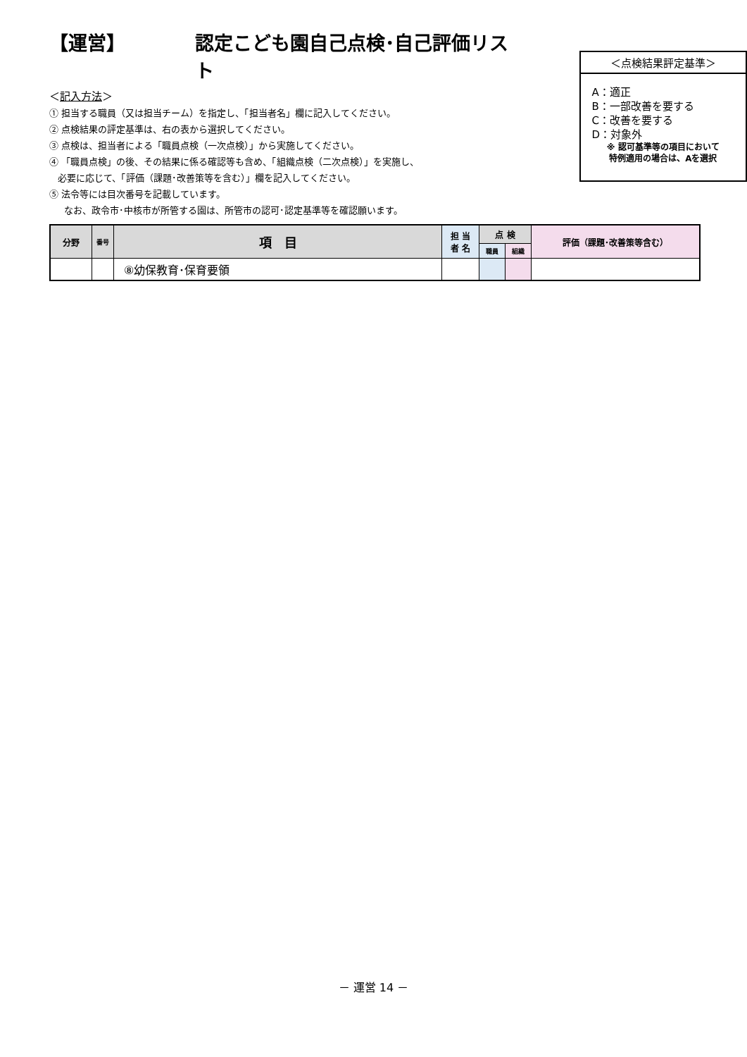【運営】 認定こども園自己点検･自己評価リスト
＜記入方法＞
① 担当する職員（又は担当チーム）を指定し、「担当者名」欄に記入してください。
② 点検結果の評定基準は、右の表から選択してください。
③ 点検は、担当者による「職員点検（一次点検）」から実施してください。
④ 「職員点検」の後、その結果に係る確認等も含め、「組織点検（二次点検）」を実施し、
必要に応じて、「評価（課題･改善策等を含む）」欄を記入してください。
⑤ 法令等には目次番号を記載しています。
なお、政令市･中核市が所管する園は、所管市の認可･認定基準等を確認願います。
＜点検結果評定基準＞
A：適正
B：一部改善を要する
C：改善を要する
D：対象外
※ 認可基準等の項目において
特例適用の場合は、Aを選択
| 分野 | 番号 | 項 目 | 担 当 者 名 | 点 検 | | 評価（課題･改善策等含む） |
| --- | --- | --- | --- | --- | --- | --- |
| | | | | 職員 | 組織 | |
| | | ⑧幼保教育･保育要領 | | | | |
－ 運営 14 －